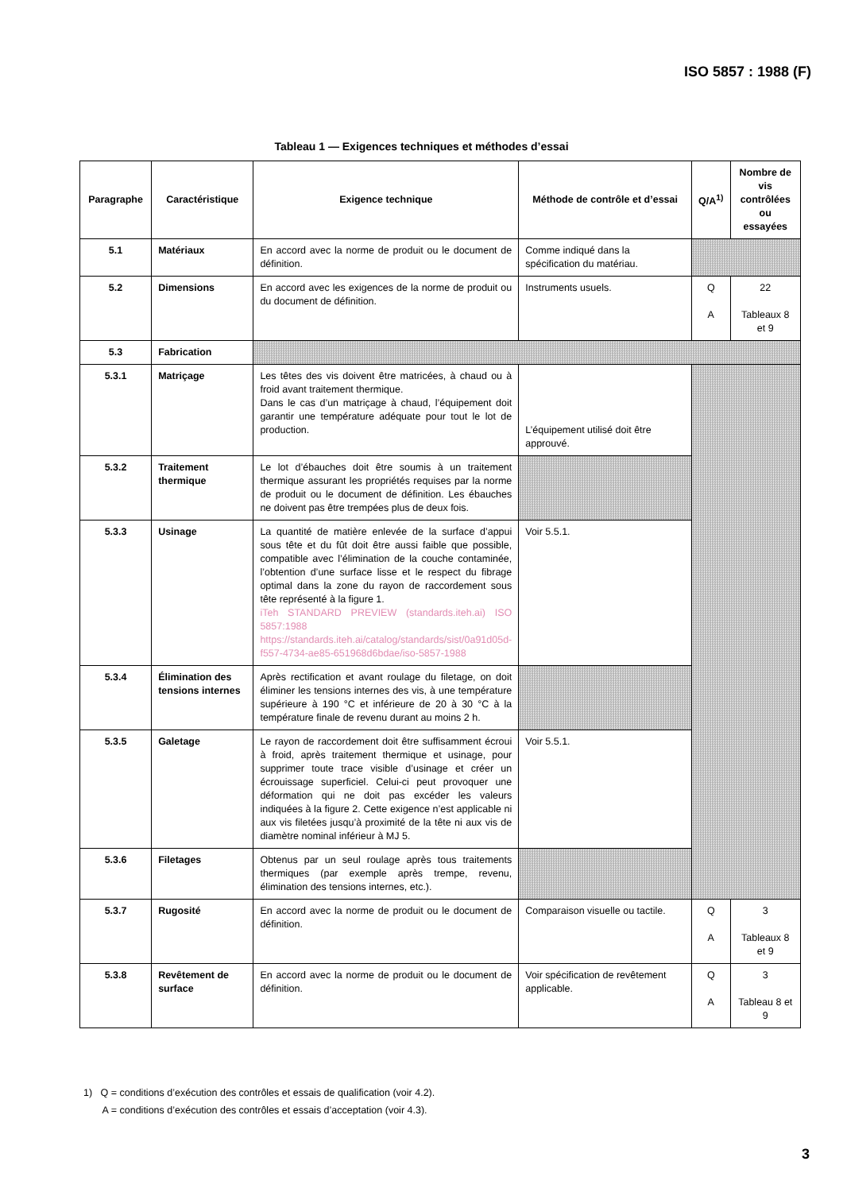ISO 5857 : 1988 (F)
Tableau 1 — Exigences techniques et méthodes d’essai
| Paragraphe | Caractéristique | Exigence technique | Méthode de contrôle et d’essai | Q/A<sup>1)</sup> | Nombre de vis contrôlées ou essayées |
| --- | --- | --- | --- | --- | --- |
| 5.1 | Matériaux | En accord avec la norme de produit ou le document de définition. | Comme indiqué dans la spécification du matériau. | | |
| 5.2 | Dimensions | En accord avec les exigences de la norme de produit ou du document de définition. | Instruments usuels. | Q A | 22 Tableaux 8 et 9 |
| 5.3 | Fabrication | | | | |
| 5.3.1 | Matriçage | Les têtes des vis doivent être matricées, à chaud ou à froid avant traitement thermique. Dans le cas d’un matriçage à chaud, l’équipement doit garantir une température adéquate pour tout le lot de production. | L’équipement utilisé doit être approuvé. | | |
| 5.3.2 | Traitement thermique | Le lot d’ébauches doit être soumis à un traitement thermique assurant les propriétés requises par la norme de produit ou le document de définition. Les ébauches ne doivent pas être trempées plus de deux fois. | | | |
| 5.3.3 | Usinage | La quantité de matière enlevée de la surface d’appui sous tête et du fût doit être aussi faible que possible, compatible avec l’élimination de la couche contaminée, l’obtention d’une surface lisse et le respect du fibrage optimal dans la zone du rayon de raccordement sous tête représenté à la figure 1. iTeh STANDARD PREVIEW (standards.iteh.ai) ISO 5857:1988 https://standards.iteh.ai/catalog/standards/sist/0a91d05d-f557-4734-ae85-651968d6bdae/iso-5857-1988 | Voir 5.5.1. | | |
| 5.3.4 | Élimination des tensions internes | Après rectification et avant roulage du filetage, on doit éliminer les tensions internes des vis, à une température supérieure à 190 °C et inférieure de 20 à 30 °C à la température finale de revenu durant au moins 2 h. | | | |
| 5.3.5 | Galetage | Le rayon de raccordement doit être suffisamment écroui à froid, après traitement thermique et usinage, pour supprimer toute trace visible d’usinage et créer un écrouissage superficiel. Celui-ci peut provoquer une déformation qui ne doit pas excéder les valeurs indiquées à la figure 2. Cette exigence n’est applicable ni aux vis filetées jusqu’à proximité de la tête ni aux vis de diamètre nominal inférieur à MJ 5. | Voir 5.5.1. | | |
| 5.3.6 | Filetages | Obtenus par un seul roulage après tous traitements thermiques (par exemple après trempe, revenu, élimination des tensions internes, etc.). | | | |
| 5.3.7 | Rugosité | En accord avec la norme de produit ou le document de définition. | Comparaison visuelle ou tactile. | Q A | 3 Tableaux 8 et 9 |
| 5.3.8 | Revêtement de surface | En accord avec la norme de produit ou le document de définition. | Voir spécification de revêtement applicable. | Q A | 3 Tableau 8 et 9 |
1) Q = conditions d’exécution des contrôles et essais de qualification (voir 4.2).
A = conditions d’exécution des contrôles et essais d’acceptation (voir 4.3).
3